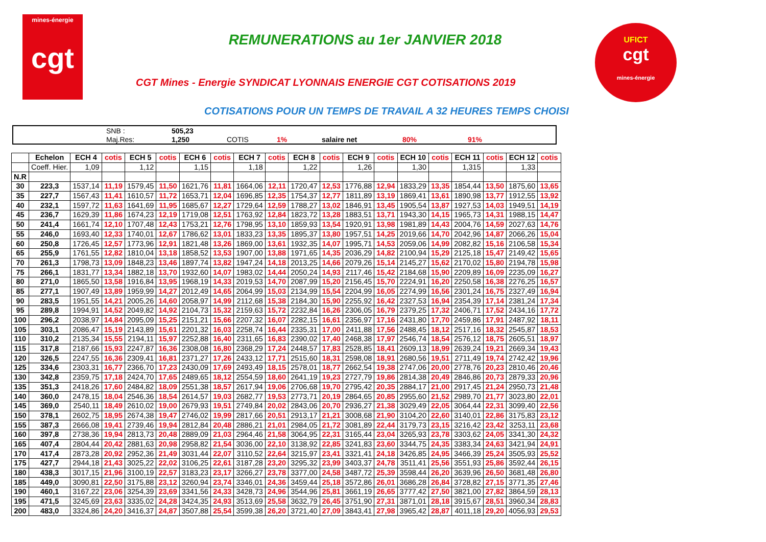mines-énergie
cgt
REMUNERATIONS au 1er JANVIER 2018
CGT Mines - Energie SYNDICAT LYONNAIS ENERGIE CGT COTISATIONS 2019
UFICT
cgt
mines-énergie
COTISATIONS POUR UN TEMPS DE TRAVAIL A 32 HEURES TEMPS CHOISI
| | SNB : | 505,23 | | | | | |
| | Maj.Res: | 1,250 | COTIS | 1% | salaire net | 80% | 91% |
| | Echelon | ECH 4 | cotis | ECH 5 | cotis | ECH 6 | cotis | ECH 7 | cotis | ECH 8 | cotis | ECH 9 | cotis | ECH 10 | cotis | ECH 11 | cotis | ECH 12 | cotis |
| --- | --- | --- | --- | --- | --- | --- | --- | --- | --- | --- | --- | --- | --- | --- | --- | --- | --- | --- | --- |
| | Coeff. Hier. | 1,09 | | 1,12 | | 1,15 | | 1,18 | | 1,22 | | 1,26 | | 1,30 | | 1,315 | | 1,33 | |
| N.R | | | | | | | | | | | | | | | | | | | |
| 30 | 223,3 | 1537,14 | 11,19 | 1579,45 | 11,50 | 1621,76 | 11,81 | 1664,06 | 12,11 | 1720,47 | 12,53 | 1776,88 | 12,94 | 1833,29 | 13,35 | 1854,44 | 13,50 | 1875,60 | 13,65 |
| 35 | 227,7 | 1567,43 | 11,41 | 1610,57 | 11,72 | 1653,71 | 12,04 | 1696,85 | 12,35 | 1754,37 | 12,77 | 1811,89 | 13,19 | 1869,41 | 13,61 | 1890,98 | 13,77 | 1912,55 | 13,92 |
| 40 | 232,1 | 1597,72 | 11,63 | 1641,69 | 11,95 | 1685,67 | 12,27 | 1729,64 | 12,59 | 1788,27 | 13,02 | 1846,91 | 13,45 | 1905,54 | 13,87 | 1927,53 | 14,03 | 1949,51 | 14,19 |
| 45 | 236,7 | 1629,39 | 11,86 | 1674,23 | 12,19 | 1719,08 | 12,51 | 1763,92 | 12,84 | 1823,72 | 13,28 | 1883,51 | 13,71 | 1943,30 | 14,15 | 1965,73 | 14,31 | 1988,15 | 14,47 |
| 50 | 241,4 | 1661,74 | 12,10 | 1707,48 | 12,43 | 1753,21 | 12,76 | 1798,95 | 13,10 | 1859,93 | 13,54 | 1920,91 | 13,98 | 1981,89 | 14,43 | 2004,76 | 14,59 | 2027,63 | 14,76 |
| 55 | 246,0 | 1693,40 | 12,33 | 1740,01 | 12,67 | 1786,62 | 13,01 | 1833,23 | 13,35 | 1895,37 | 13,80 | 1957,51 | 14,25 | 2019,66 | 14,70 | 2042,96 | 14,87 | 2066,26 | 15,04 |
| 60 | 250,8 | 1726,45 | 12,57 | 1773,96 | 12,91 | 1821,48 | 13,26 | 1869,00 | 13,61 | 1932,35 | 14,07 | 1995,71 | 14,53 | 2059,06 | 14,99 | 2082,82 | 15,16 | 2106,58 | 15,34 |
| 65 | 255,9 | 1761,55 | 12,82 | 1810,04 | 13,18 | 1858,52 | 13,53 | 1907,00 | 13,88 | 1971,65 | 14,35 | 2036,29 | 14,82 | 2100,94 | 15,29 | 2125,18 | 15,47 | 2149,42 | 15,65 |
| 70 | 261,3 | 1798,73 | 13,09 | 1848,23 | 13,46 | 1897,74 | 13,82 | 1947,24 | 14,18 | 2013,25 | 14,66 | 2079,26 | 15,14 | 2145,27 | 15,62 | 2170,02 | 15,80 | 2194,78 | 15,98 |
| 75 | 266,1 | 1831,77 | 13,34 | 1882,18 | 13,70 | 1932,60 | 14,07 | 1983,02 | 14,44 | 2050,24 | 14,93 | 2117,46 | 15,42 | 2184,68 | 15,90 | 2209,89 | 16,09 | 2235,09 | 16,27 |
| 80 | 271,0 | 1865,50 | 13,58 | 1916,84 | 13,95 | 1968,19 | 14,33 | 2019,53 | 14,70 | 2087,99 | 15,20 | 2156,45 | 15,70 | 2224,91 | 16,20 | 2250,58 | 16,38 | 2276,25 | 16,57 |
| 85 | 277,1 | 1907,49 | 13,89 | 1959,99 | 14,27 | 2012,49 | 14,65 | 2064,99 | 15,03 | 2134,99 | 15,54 | 2204,99 | 16,05 | 2274,99 | 16,56 | 2301,24 | 16,75 | 2327,49 | 16,94 |
| 90 | 283,5 | 1951,55 | 14,21 | 2005,26 | 14,60 | 2058,97 | 14,99 | 2112,68 | 15,38 | 2184,30 | 15,90 | 2255,92 | 16,42 | 2327,53 | 16,94 | 2354,39 | 17,14 | 2381,24 | 17,34 |
| 95 | 289,8 | 1994,91 | 14,52 | 2049,82 | 14,92 | 2104,73 | 15,32 | 2159,63 | 15,72 | 2232,84 | 16,26 | 2306,05 | 16,79 | 2379,25 | 17,32 | 2406,71 | 17,52 | 2434,16 | 17,72 |
| 100 | 296,2 | 2038,97 | 14,84 | 2095,09 | 15,25 | 2151,21 | 15,66 | 2207,32 | 16,07 | 2282,15 | 16,61 | 2356,97 | 17,16 | 2431,80 | 17,70 | 2459,86 | 17,91 | 2487,92 | 18,11 |
| 105 | 303,1 | 2086,47 | 15,19 | 2143,89 | 15,61 | 2201,32 | 16,03 | 2258,74 | 16,44 | 2335,31 | 17,00 | 2411,88 | 17,56 | 2488,45 | 18,12 | 2517,16 | 18,32 | 2545,87 | 18,53 |
| 110 | 310,2 | 2135,34 | 15,55 | 2194,11 | 15,97 | 2252,88 | 16,40 | 2311,65 | 16,83 | 2390,02 | 17,40 | 2468,38 | 17,97 | 2546,74 | 18,54 | 2576,12 | 18,75 | 2605,51 | 18,97 |
| 115 | 317,8 | 2187,66 | 15,93 | 2247,87 | 16,36 | 2308,08 | 16,80 | 2368,29 | 17,24 | 2448,57 | 17,83 | 2528,85 | 18,41 | 2609,13 | 18,99 | 2639,24 | 19,21 | 2669,34 | 19,43 |
| 120 | 326,5 | 2247,55 | 16,36 | 2309,41 | 16,81 | 2371,27 | 17,26 | 2433,12 | 17,71 | 2515,60 | 18,31 | 2598,08 | 18,91 | 2680,56 | 19,51 | 2711,49 | 19,74 | 2742,42 | 19,96 |
| 125 | 334,6 | 2303,31 | 16,77 | 2366,70 | 17,23 | 2430,09 | 17,69 | 2493,49 | 18,15 | 2578,01 | 18,77 | 2662,54 | 19,38 | 2747,06 | 20,00 | 2778,76 | 20,23 | 2810,46 | 20,46 |
| 130 | 342,8 | 2359,75 | 17,18 | 2424,70 | 17,65 | 2489,65 | 18,12 | 2554,59 | 18,60 | 2641,19 | 19,23 | 2727,79 | 19,86 | 2814,38 | 20,49 | 2846,86 | 20,73 | 2879,33 | 20,96 |
| 135 | 351,3 | 2418,26 | 17,60 | 2484,82 | 18,09 | 2551,38 | 18,57 | 2617,94 | 19,06 | 2706,68 | 19,70 | 2795,42 | 20,35 | 2884,17 | 21,00 | 2917,45 | 21,24 | 2950,73 | 21,48 |
| 140 | 360,0 | 2478,15 | 18,04 | 2546,36 | 18,54 | 2614,57 | 19,03 | 2682,77 | 19,53 | 2773,71 | 20,19 | 2864,65 | 20,85 | 2955,60 | 21,52 | 2989,70 | 21,77 | 3023,80 | 22,01 |
| 145 | 369,0 | 2540,11 | 18,49 | 2610,02 | 19,00 | 2679,93 | 19,51 | 2749,84 | 20,02 | 2843,06 | 20,70 | 2936,27 | 21,38 | 3029,49 | 22,05 | 3064,44 | 22,31 | 3099,40 | 22,56 |
| 150 | 378,1 | 2602,75 | 18,95 | 2674,38 | 19,47 | 2746,02 | 19,99 | 2817,66 | 20,51 | 2913,17 | 21,21 | 3008,68 | 21,90 | 3104,20 | 22,60 | 3140,01 | 22,86 | 3175,83 | 23,12 |
| 155 | 387,3 | 2666,08 | 19,41 | 2739,46 | 19,94 | 2812,84 | 20,48 | 2886,21 | 21,01 | 2984,05 | 21,72 | 3081,89 | 22,44 | 3179,73 | 23,15 | 3216,42 | 23,42 | 3253,11 | 23,68 |
| 160 | 397,8 | 2738,36 | 19,94 | 2813,73 | 20,48 | 2889,09 | 21,03 | 2964,46 | 21,58 | 3064,95 | 22,31 | 3165,44 | 23,04 | 3265,93 | 23,78 | 3303,62 | 24,05 | 3341,30 | 24,32 |
| 165 | 407,4 | 2804,44 | 20,42 | 2881,63 | 20,98 | 2958,82 | 21,54 | 3036,00 | 22,10 | 3138,92 | 22,85 | 3241,83 | 23,60 | 3344,75 | 24,35 | 3383,34 | 24,63 | 3421,94 | 24,91 |
| 170 | 417,4 | 2873,28 | 20,92 | 2952,36 | 21,49 | 3031,44 | 22,07 | 3110,52 | 22,64 | 3215,97 | 23,41 | 3321,41 | 24,18 | 3426,85 | 24,95 | 3466,39 | 25,24 | 3505,93 | 25,52 |
| 175 | 427,7 | 2944,18 | 21,43 | 3025,22 | 22,02 | 3106,25 | 22,61 | 3187,28 | 23,20 | 3295,32 | 23,99 | 3403,37 | 24,78 | 3511,41 | 25,56 | 3551,93 | 25,86 | 3592,44 | 26,15 |
| 180 | 438,3 | 3017,15 | 21,96 | 3100,19 | 22,57 | 3183,23 | 23,17 | 3266,27 | 23,78 | 3377,00 | 24,58 | 3487,72 | 25,39 | 3598,44 | 26,20 | 3639,96 | 26,50 | 3681,48 | 26,80 |
| 185 | 449,0 | 3090,81 | 22,50 | 3175,88 | 23,12 | 3260,94 | 23,74 | 3346,01 | 24,36 | 3459,44 | 25,18 | 3572,86 | 26,01 | 3686,28 | 26,84 | 3728,82 | 27,15 | 3771,35 | 27,46 |
| 190 | 460,1 | 3167,22 | 23,06 | 3254,39 | 23,69 | 3341,56 | 24,33 | 3428,73 | 24,96 | 3544,96 | 25,81 | 3661,19 | 26,65 | 3777,42 | 27,50 | 3821,00 | 27,82 | 3864,59 | 28,13 |
| 195 | 471,5 | 3245,69 | 23,63 | 3335,02 | 24,28 | 3424,35 | 24,93 | 3513,69 | 25,58 | 3632,79 | 26,45 | 3751,90 | 27,31 | 3871,01 | 28,18 | 3915,67 | 28,51 | 3960,34 | 28,83 |
| 200 | 483,0 | 3324,86 | 24,20 | 3416,37 | 24,87 | 3507,88 | 25,54 | 3599,38 | 26,20 | 3721,40 | 27,09 | 3843,41 | 27,98 | 3965,42 | 28,87 | 4011,18 | 29,20 | 4056,93 | 29,53 |